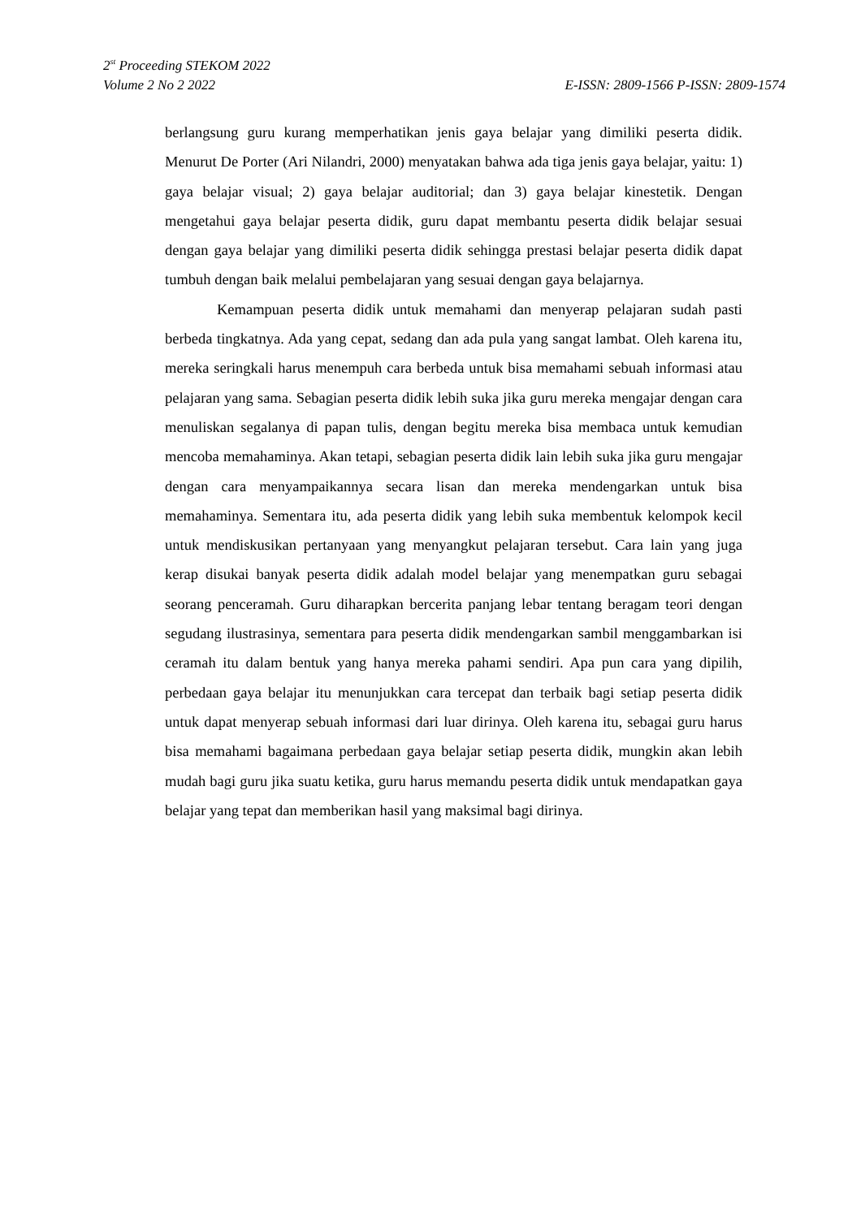2<sup>st</sup> Proceeding STEKOM 2022
Volume 2 No 2 2022 E-ISSN: 2809-1566 P-ISSN: 2809-1574
berlangsung guru kurang memperhatikan jenis gaya belajar yang dimiliki peserta didik. Menurut De Porter (Ari Nilandri, 2000) menyatakan bahwa ada tiga jenis gaya belajar, yaitu: 1) gaya belajar visual; 2) gaya belajar auditorial; dan 3) gaya belajar kinestetik. Dengan mengetahui gaya belajar peserta didik, guru dapat membantu peserta didik belajar sesuai dengan gaya belajar yang dimiliki peserta didik sehingga prestasi belajar peserta didik dapat tumbuh dengan baik melalui pembelajaran yang sesuai dengan gaya belajarnya.
Kemampuan peserta didik untuk memahami dan menyerap pelajaran sudah pasti berbeda tingkatnya. Ada yang cepat, sedang dan ada pula yang sangat lambat. Oleh karena itu, mereka seringkali harus menempuh cara berbeda untuk bisa memahami sebuah informasi atau pelajaran yang sama. Sebagian peserta didik lebih suka jika guru mereka mengajar dengan cara menuliskan segalanya di papan tulis, dengan begitu mereka bisa membaca untuk kemudian mencoba memahaminya. Akan tetapi, sebagian peserta didik lain lebih suka jika guru mengajar dengan cara menyampaikannya secara lisan dan mereka mendengarkan untuk bisa memahaminya. Sementara itu, ada peserta didik yang lebih suka membentuk kelompok kecil untuk mendiskusikan pertanyaan yang menyangkut pelajaran tersebut. Cara lain yang juga kerap disukai banyak peserta didik adalah model belajar yang menempatkan guru sebagai seorang penceramah. Guru diharapkan bercerita panjang lebar tentang beragam teori dengan segudang ilustrasinya, sementara para peserta didik mendengarkan sambil menggambarkan isi ceramah itu dalam bentuk yang hanya mereka pahami sendiri. Apa pun cara yang dipilih, perbedaan gaya belajar itu menunjukkan cara tercepat dan terbaik bagi setiap peserta didik untuk dapat menyerap sebuah informasi dari luar dirinya. Oleh karena itu, sebagai guru harus bisa memahami bagaimana perbedaan gaya belajar setiap peserta didik, mungkin akan lebih mudah bagi guru jika suatu ketika, guru harus memandu peserta didik untuk mendapatkan gaya belajar yang tepat dan memberikan hasil yang maksimal bagi dirinya.